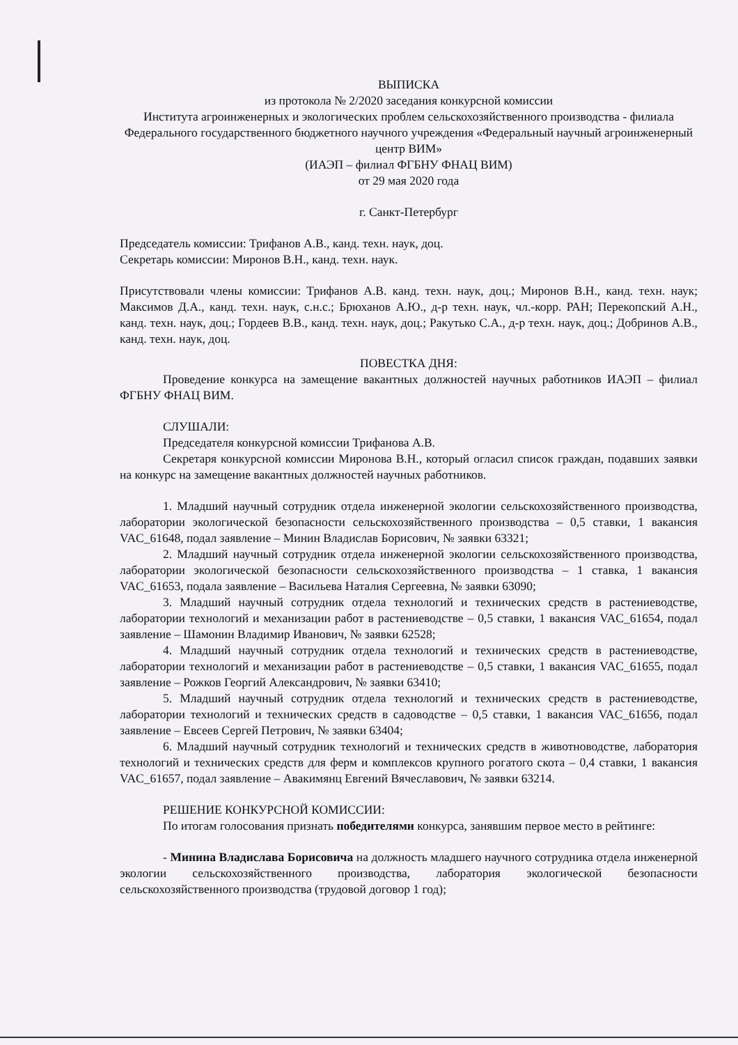ВЫПИСКА
из протокола № 2/2020 заседания конкурсной комиссии
Института агроинженерных и экологических проблем сельскохозяйственного производства - филиала Федерального государственного бюджетного научного учреждения «Федеральный научный агроинженерный центр ВИМ»
(ИАЭП – филиал ФГБНУ ФНАЦ ВИМ)
от 29 мая 2020 года
г. Санкт-Петербург
Председатель комиссии: Трифанов А.В., канд. техн. наук, доц.
Секретарь комиссии: Миронов В.Н., канд. техн. наук.
Присутствовали члены комиссии: Трифанов А.В. канд. техн. наук, доц.; Миронов В.Н., канд. техн. наук; Максимов Д.А., канд. техн. наук, с.н.с.; Брюханов А.Ю., д-р техн. наук, чл.-корр. РАН; Перекопский А.Н., канд. техн. наук, доц.; Гордеев В.В., канд. техн. наук, доц.; Ракутько С.А., д-р техн. наук, доц.; Добринов А.В., канд. техн. наук, доц.
ПОВЕСТКА ДНЯ:
Проведение конкурса на замещение вакантных должностей научных работников ИАЭП – филиал ФГБНУ ФНАЦ ВИМ.
СЛУШАЛИ:
Председателя конкурсной комиссии Трифанова А.В.
Секретаря конкурсной комиссии Миронова В.Н., который огласил список граждан, подавших заявки на конкурс на замещение вакантных должностей научных работников.
1. Младший научный сотрудник отдела инженерной экологии сельскохозяйственного производства, лаборатории экологической безопасности сельскохозяйственного производства – 0,5 ставки, 1 вакансия VAC_61648, подал заявление – Минин Владислав Борисович, № заявки 63321;
2. Младший научный сотрудник отдела инженерной экологии сельскохозяйственного производства, лаборатории экологической безопасности сельскохозяйственного производства – 1 ставка, 1 вакансия VAC_61653, подала заявление – Васильева Наталия Сергеевна, № заявки 63090;
3. Младший научный сотрудник отдела технологий и технических средств в растениеводстве, лаборатории технологий и механизации работ в растениеводстве – 0,5 ставки, 1 вакансия VAC_61654, подал заявление – Шамонин Владимир Иванович, № заявки 62528;
4. Младший научный сотрудник отдела технологий и технических средств в растениеводстве, лаборатории технологий и механизации работ в растениеводстве – 0,5 ставки, 1 вакансия VAC_61655, подал заявление – Рожков Георгий Александрович, № заявки 63410;
5. Младший научный сотрудник отдела технологий и технических средств в растениеводстве, лаборатории технологий и технических средств в садоводстве – 0,5 ставки, 1 вакансия VAC_61656, подал заявление – Евсеев Сергей Петрович, № заявки 63404;
6. Младший научный сотрудник технологий и технических средств в животноводстве, лаборатория технологий и технических средств для ферм и комплексов крупного рогатого скота – 0,4 ставки, 1 вакансия VAC_61657, подал заявление – Авакимянц Евгений Вячеславович, № заявки 63214.
РЕШЕНИЕ КОНКУРСНОЙ КОМИССИИ:
По итогам голосования признать победителями конкурса, занявшим первое место в рейтинге:
- Минина Владислава Борисовича на должность младшего научного сотрудника отдела инженерной экологии сельскохозяйственного производства, лаборатория экологической безопасности сельскохозяйственного производства (трудовой договор 1 год);